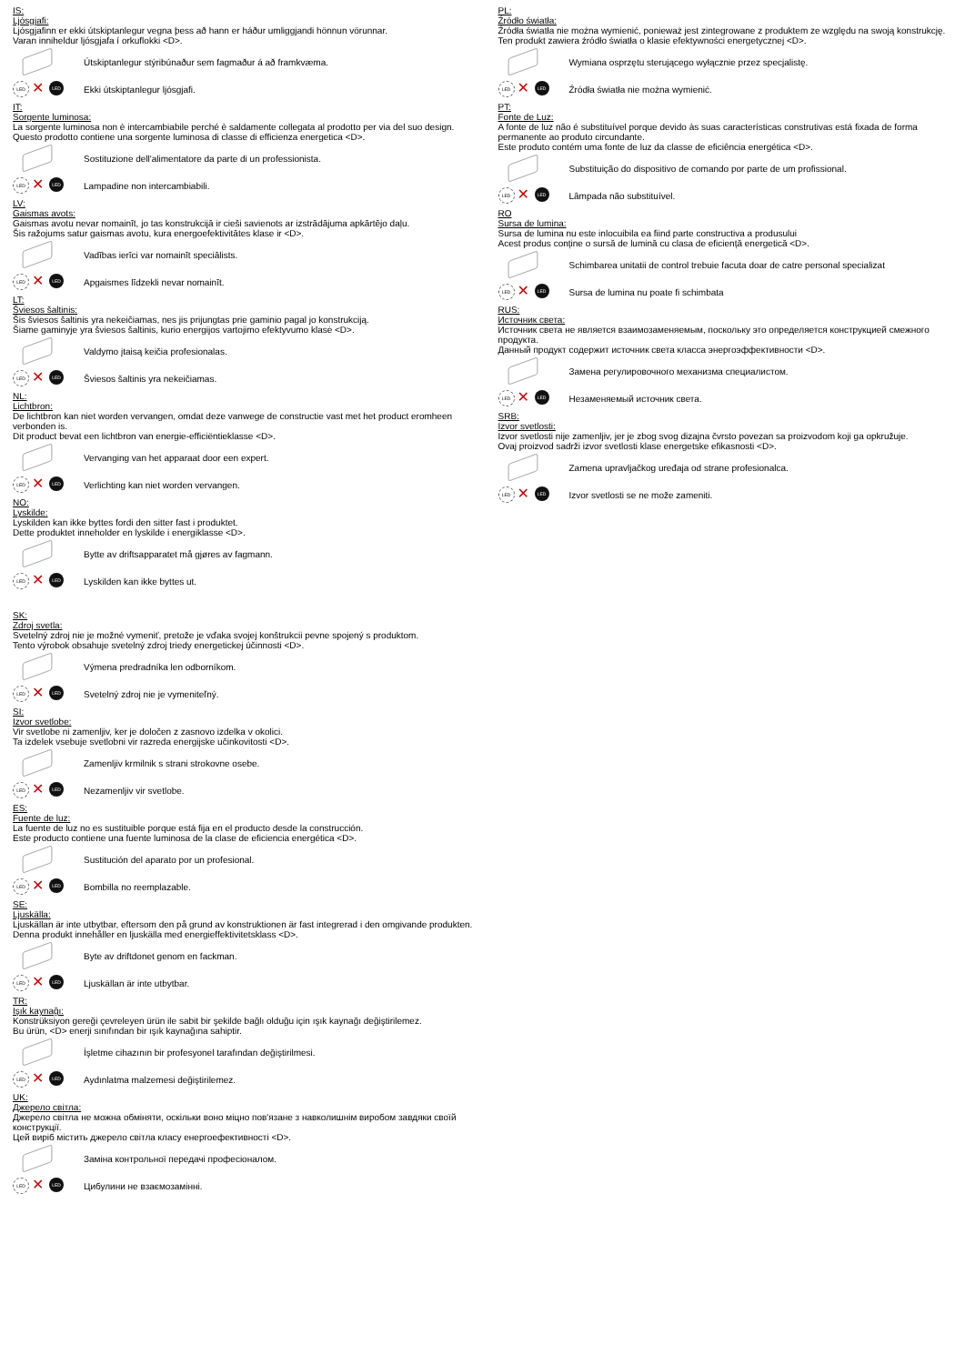IS:
Ljósgjafi:
Ljósgjafinn er ekki útskiptanlegur vegna þess að hann er háður umliggjandi hönnun vörunnar.
Varan inniheldur ljósgjafa í orkuflokki <D>.
Útskiptanlegur stýribúnaður sem fagmaður á að framkvæma.
LED ✕ LED
Ekki útskiptanlegur ljósgjafi.
IT:
Sorgente luminosa:
La sorgente luminosa non è intercambiabile perché è saldamente collegata al prodotto per via del suo design.
Questo prodotto contiene una sorgente luminosa di classe di efficienza energetica <D>.
Sostituzione dell'alimentatore da parte di un professionista.
LED ✕ LED
Lampadine non intercambiabili.
LV:
Gaismas avots:
Gaismas avotu nevar nomainīt, jo tas konstrukcijā ir cieši savienots ar izstrādājuma apkārtējo daļu.
Šis ražojums satur gaismas avotu, kura energoefektivitātes klase ir <D>.
Vadības ierīci var nomainīt speciālists.
LED ✕ LED
Apgaismes līdzekli nevar nomainīt.
LT:
Šviesos šaltinis:
Šis šviesos šaltinis yra nekeičiamas, nes jis prijungtas prie gaminio pagal jo konstrukciją.
Šiame gaminyje yra šviesos šaltinis, kurio energijos vartojimo efektyvumo klasė <D>.
Valdymo įtaisą keičia profesionalas.
LED ✕ LED
Šviesos šaltinis yra nekeičiamas.
NL:
Lichtbron:
De lichtbron kan niet worden vervangen, omdat deze vanwege de constructie vast met het product eromheen verbonden is.
Dit product bevat een lichtbron van energie-efficiëntieklasse <D>.
Vervanging van het apparaat door een expert.
LED ✕ LED
Verlichting kan niet worden vervangen.
NO:
Lyskilde:
Lyskilden kan ikke byttes fordi den sitter fast i produktet.
Dette produktet inneholder en lyskilde i energiklasse <D>.
Bytte av driftsapparatet må gjøres av fagmann.
LED ✕ LED
Lyskilden kan ikke byttes ut.
SK:
Zdroj svetla:
Svetelný zdroj nie je možné vymeniť, pretože je vďaka svojej konštrukcii pevne spojený s produktom.
Tento výrobok obsahuje svetelný zdroj triedy energetickej účinnosti <D>.
Výmena predradníka len odborníkom.
LED ✕ LED
Svetelný zdroj nie je vymeniteľný.
SI:
Izvor svetlobe:
Vir svetlobe ni zamenljiv, ker je določen z zasnovo izdelka v okolici.
Ta izdelek vsebuje svetlobni vir razreda energijske učinkovitosti <D>.
Zamenljiv krmilnik s strani strokovne osebe.
LED ✕ LED
Nezamenljiv vir svetlobe.
ES:
Fuente de luz:
La fuente de luz no es sustituible porque está fija en el producto desde la construcción.
Este producto contiene una fuente luminosa de la clase de eficiencia energética <D>.
Sustitución del aparato por un profesional.
LED ✕ LED
Bombilla no reemplazable.
SE:
Ljuskälla:
Ljuskällan är inte utbytbar, eftersom den på grund av konstruktionen är fast integrerad i den omgivande produkten.
Denna produkt innehåller en ljuskälla med energieffektivitetsklass <D>.
Byte av driftdonet genom en fackman.
LED ✕ LED
Ljuskällan är inte utbytbar.
TR:
Işık kaynağı:
Konstrüksiyon gereği çevreleyen ürün ile sabit bir şekilde bağlı olduğu için ışık kaynağı değiştirilemez.
Bu ürün, <D> enerji sınıfından bir ışık kaynağına sahiptir.
İşletme cihazının bir profesyonel tarafından değiştirilmesi.
LED ✕ LED
Aydınlatma malzemesi değiştirilemez.
UK:
Джерело світла:
Джерело світла не можна обміняти, оскільки воно міцно пов'язане з навколишнім виробом завдяки своїй конструкції.
Цей виріб містить джерело світла класу енергоефективності <D>.
Заміна контрольної передачі професіоналом.
LED ✕ LED
Цибулини не взаємозамінні.
PL:
Źródło światła:
Źródła światła nie można wymienić, ponieważ jest zintegrowane z produktem ze względu na swoją konstrukcję.
Ten produkt zawiera źródło światła o klasie efektywności energetycznej <D>.
Wymiana osprzętu sterującego wyłącznie przez specjalistę.
LED ✕ LED
Źródła światła nie można wymienić.
PT:
Fonte de Luz:
A fonte de luz não é substituível porque devido às suas características construtivas está fixada de forma permanente ao produto circundante.
Este produto contém uma fonte de luz da classe de eficiência energética <D>.
Substituição do dispositivo de comando por parte de um profissional.
LED ✕ LED
Lâmpada não substituível.
RO
Sursa de lumina:
Sursa de lumina nu este inlocuibila ea fiind parte constructiva a produsului
Acest produs conține o sursă de lumină cu clasa de eficiență energetică <D>.
Schimbarea unitatii de control trebuie facuta doar de catre personal specializat
LED ✕ LED
Sursa de lumina nu poate fi schimbata
RUS:
Источник света:
Источник света не является взаимозаменяемым, поскольку это определяется конструкцией смежного продукта.
Данный продукт содержит источник света класса энергоэффективности <D>.
Замена регулировочного механизма специалистом.
LED ✕ LED
Незаменяемый источник света.
SRB:
Izvor svetlosti:
Izvor svetlosti nije zamenljiv, jer je zbog svog dizajna čvrsto povezan sa proizvodom koji ga opkružuje.
Ovaj proizvod sadrži izvor svetlosti klase energetske efikasnosti <D>.
Zamena upravljačkog uređaja od strane profesionalca.
LED ✕ LED
Izvor svetlosti se ne može zameniti.